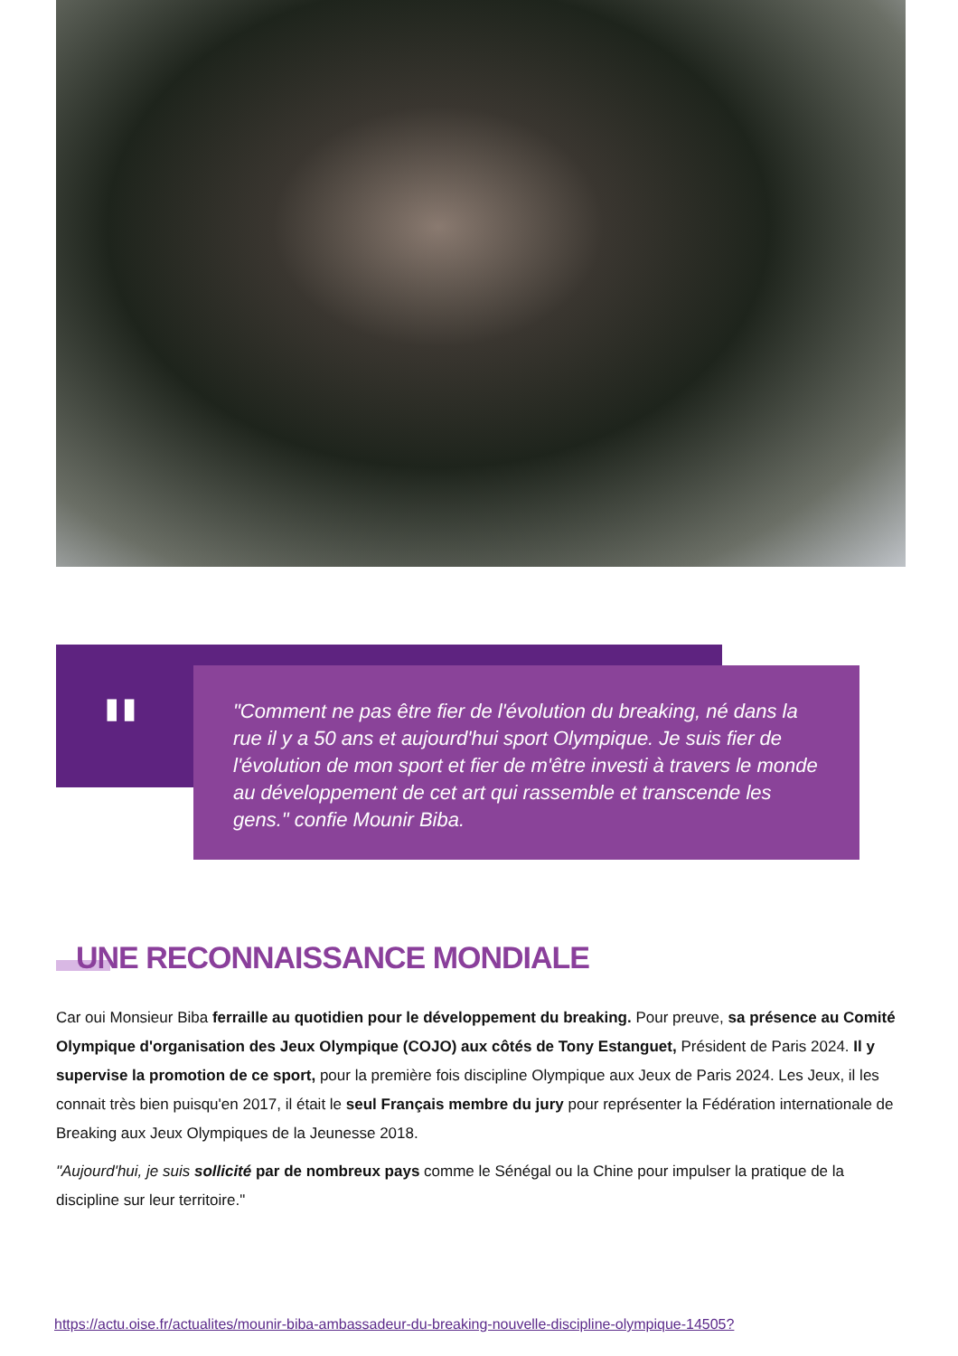"
"Comment ne pas être fier de l'évolution du breaking, né dans la rue il y a 50 ans et aujourd'hui sport Olympique. Je suis fier de l'évolution de mon sport et fier de m'être investi à travers le monde au développement de cet art qui rassemble et transcende les gens." confie Mounir Biba.
UNE RECONNAISSANCE MONDIALE
Car oui Monsieur Biba ferraille au quotidien pour le développement du breaking. Pour preuve, sa présence au Comité Olympique d'organisation des Jeux Olympique (COJO) aux côtés de Tony Estanguet, Président de Paris 2024. Il y supervise la promotion de ce sport, pour la première fois discipline Olympique aux Jeux de Paris 2024. Les Jeux, il les connait très bien puisqu'en 2017, il était le seul Français membre du jury pour représenter la Fédération internationale de Breaking aux Jeux Olympiques de la Jeunesse 2018.
"Aujourd'hui, je suis sollicité par de nombreux pays comme le Sénégal ou la Chine pour impulser la pratique de la discipline sur leur territoire."
https://actu.oise.fr/actualites/mounir-biba-ambassadeur-du-breaking-nouvelle-discipline-olympique-14505?